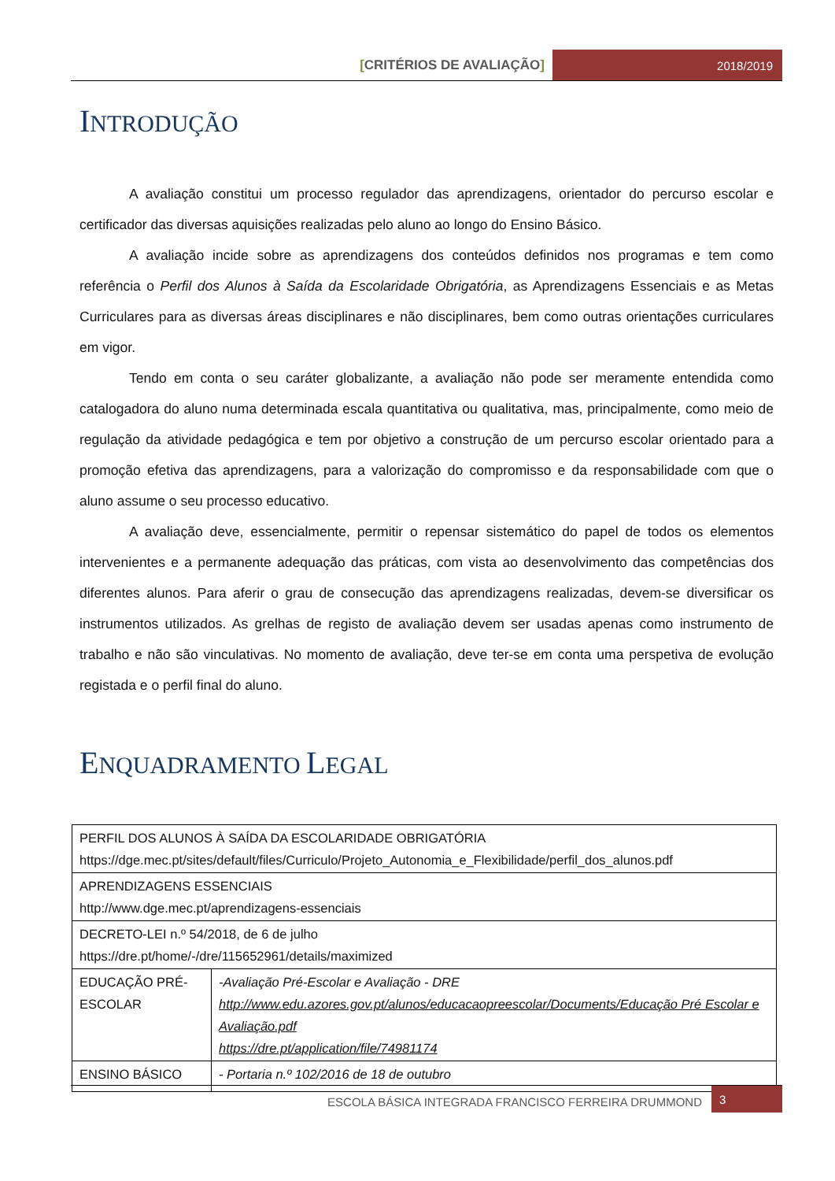[CRITÉRIOS DE AVALIAÇÃO] 2018/2019
INTRODUÇÃO
A avaliação constitui um processo regulador das aprendizagens, orientador do percurso escolar e certificador das diversas aquisições realizadas pelo aluno ao longo do Ensino Básico.
A avaliação incide sobre as aprendizagens dos conteúdos definidos nos programas e tem como referência o Perfil dos Alunos à Saída da Escolaridade Obrigatória, as Aprendizagens Essenciais e as Metas Curriculares para as diversas áreas disciplinares e não disciplinares, bem como outras orientações curriculares em vigor.
Tendo em conta o seu caráter globalizante, a avaliação não pode ser meramente entendida como catalogadora do aluno numa determinada escala quantitativa ou qualitativa, mas, principalmente, como meio de regulação da atividade pedagógica e tem por objetivo a construção de um percurso escolar orientado para a promoção efetiva das aprendizagens, para a valorização do compromisso e da responsabilidade com que o aluno assume o seu processo educativo.
A avaliação deve, essencialmente, permitir o repensar sistemático do papel de todos os elementos intervenientes e a permanente adequação das práticas, com vista ao desenvolvimento das competências dos diferentes alunos. Para aferir o grau de consecução das aprendizagens realizadas, devem-se diversificar os instrumentos utilizados. As grelhas de registo de avaliação devem ser usadas apenas como instrumento de trabalho e não são vinculativas. No momento de avaliação, deve ter-se em conta uma perspetiva de evolução registada e o perfil final do aluno.
ENQUADRAMENTO LEGAL
| PERFIL DOS ALUNOS À SAÍDA DA ESCOLARIDADE OBRIGATÓRIA https://dge.mec.pt/sites/default/files/Curriculo/Projeto_Autonomia_e_Flexibilidade/perfil_dos_alunos.pdf | |
| APRENDIZAGENS ESSENCIAIS http://www.dge.mec.pt/aprendizagens-essenciais | |
| DECRETO-LEI n.º 54/2018, de 6 de julho https://dre.pt/home/-/dre/115652961/details/maximized | |
| EDUCAÇÃO PRÉ-ESCOLAR | -Avaliação Pré-Escolar e Avaliação - DRE http://www.edu.azores.gov.pt/alunos/educacaopreescolar/Documents/Educação Pré Escolar e Avaliação.pdf https://dre.pt/application/file/74981174 |
| ENSINO BÁSICO | - Portaria n.º 102/2016 de 18 de outubro |
ESCOLA BÁSICA INTEGRADA FRANCISCO FERREIRA DRUMMOND
3